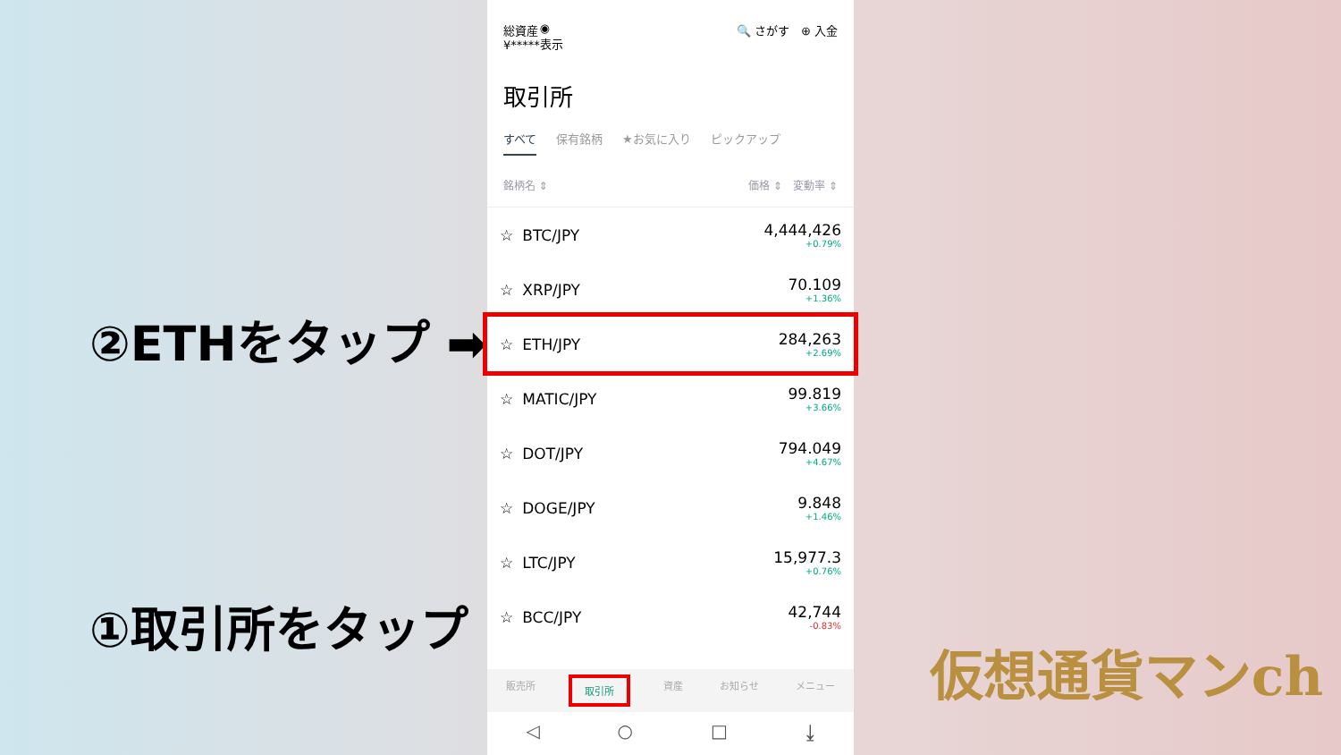②ETHをタップ ➡
①取引所をタップ
総資産
¥*****
◉
表示
🔍 さがす　⊕ 入金
取引所
すべて 保有銘柄 ★お気に入り ピックアップ
銘柄名 ⇕ 価格 ⇕　変動率 ⇕
☆ BTC/JPY 4,444,426
+0.79%
☆ XRP/JPY 70.109
+1.36%
☆ ETH/JPY 284,263
+2.69%
☆ MATIC/JPY 99.819
+3.66%
☆ DOT/JPY 794.049
+4.67%
☆ DOGE/JPY 9.848
+1.46%
☆ LTC/JPY 15,977.3
+0.76%
☆ BCC/JPY 42,744
-0.83%
販売所 取引所 資産 お知らせ メニュー
◁ ○ □ ⤓
仮想通貨マンch